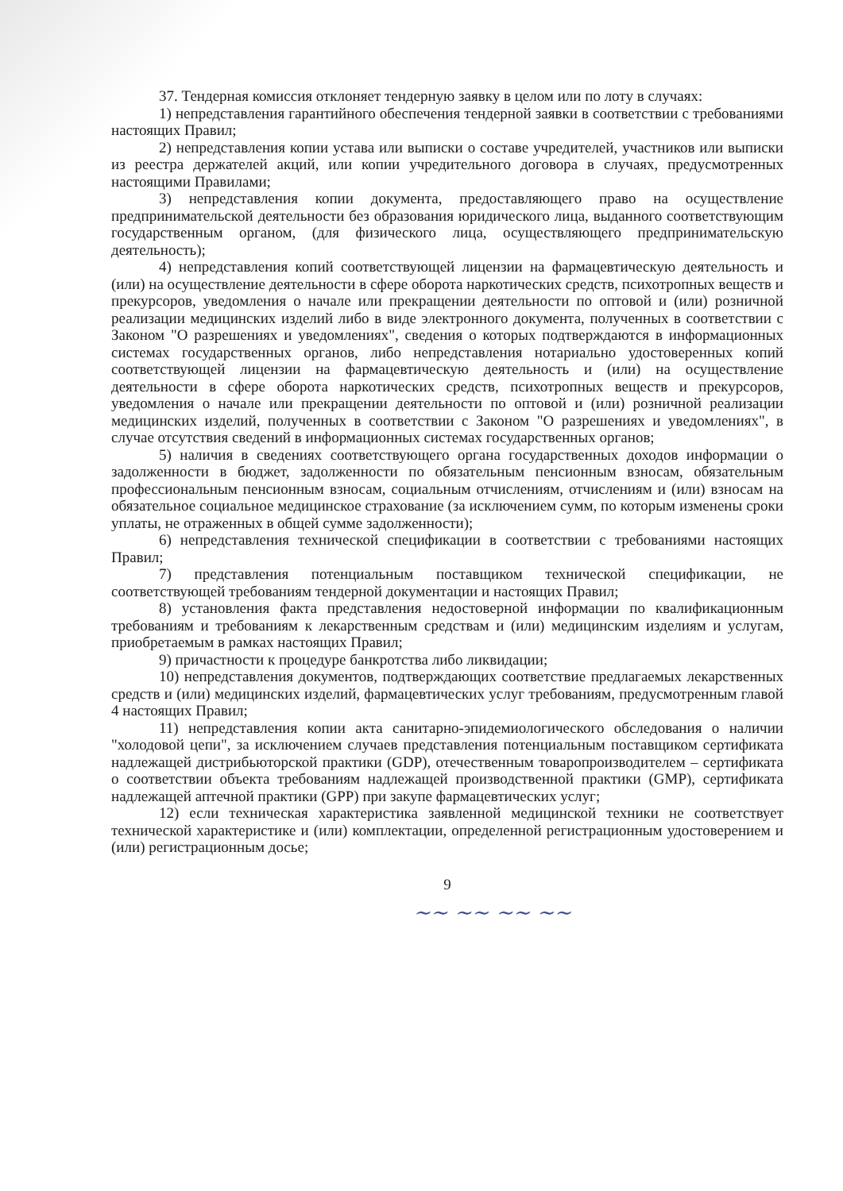37. Тендерная комиссия отклоняет тендерную заявку в целом или по лоту в случаях:
1) непредставления гарантийного обеспечения тендерной заявки в соответствии с требованиями настоящих Правил;
2) непредставления копии устава или выписки о составе учредителей, участников или выписки из реестра держателей акций, или копии учредительного договора в случаях, предусмотренных настоящими Правилами;
3) непредставления копии документа, предоставляющего право на осуществление предпринимательской деятельности без образования юридического лица, выданного соответствующим государственным органом, (для физического лица, осуществляющего предпринимательскую деятельность);
4) непредставления копий соответствующей лицензии на фармацевтическую деятельность и (или) на осуществление деятельности в сфере оборота наркотических средств, психотропных веществ и прекурсоров, уведомления о начале или прекращении деятельности по оптовой и (или) розничной реализации медицинских изделий либо в виде электронного документа, полученных в соответствии с Законом "О разрешениях и уведомлениях", сведения о которых подтверждаются в информационных системах государственных органов, либо непредставления нотариально удостоверенных копий соответствующей лицензии на фармацевтическую деятельность и (или) на осуществление деятельности в сфере оборота наркотических средств, психотропных веществ и прекурсоров, уведомления о начале или прекращении деятельности по оптовой и (или) розничной реализации медицинских изделий, полученных в соответствии с Законом "О разрешениях и уведомлениях", в случае отсутствия сведений в информационных системах государственных органов;
5) наличия в сведениях соответствующего органа государственных доходов информации о задолженности в бюджет, задолженности по обязательным пенсионным взносам, обязательным профессиональным пенсионным взносам, социальным отчислениям, отчислениям и (или) взносам на обязательное социальное медицинское страхование (за исключением сумм, по которым изменены сроки уплаты, не отраженных в общей сумме задолженности);
6) непредставления технической спецификации в соответствии с требованиями настоящих Правил;
7) представления потенциальным поставщиком технической спецификации, не соответствующей требованиям тендерной документации и настоящих Правил;
8) установления факта представления недостоверной информации по квалификационным требованиям и требованиям к лекарственным средствам и (или) медицинским изделиям и услугам, приобретаемым в рамках настоящих Правил;
9) причастности к процедуре банкротства либо ликвидации;
10) непредставления документов, подтверждающих соответствие предлагаемых лекарственных средств и (или) медицинских изделий, фармацевтических услуг требованиям, предусмотренным главой 4 настоящих Правил;
11) непредставления копии акта санитарно-эпидемиологического обследования о наличии "холодовой цепи", за исключением случаев представления потенциальным поставщиком сертификата надлежащей дистрибьюторской практики (GDP), отечественным товаропроизводителем – сертификата о соответствии объекта требованиям надлежащей производственной практики (GMP), сертификата надлежащей аптечной практики (GPP) при закупе фармацевтических услуг;
12) если техническая характеристика заявленной медицинской техники не соответствует технической характеристике и (или) комплектации, определенной регистрационным удостоверением и (или) регистрационным досье;
9
~~ ~~ ~~ ~~